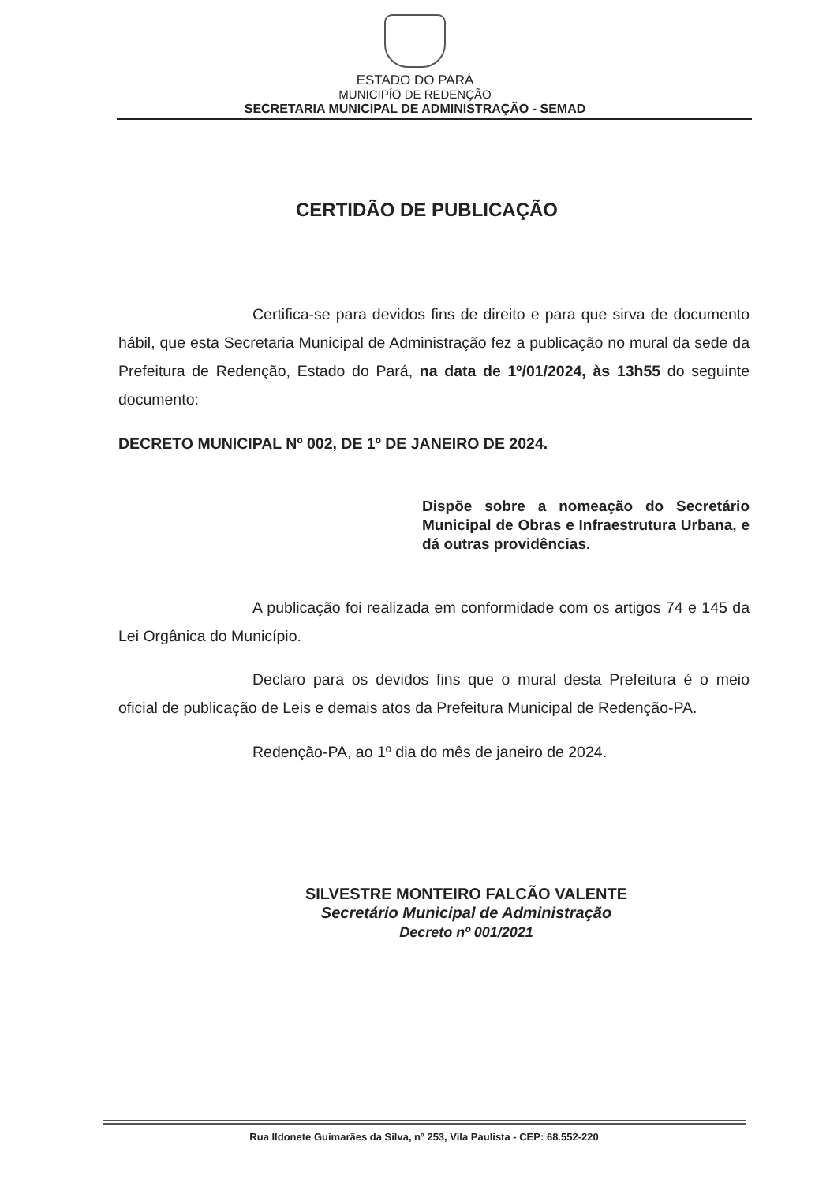ESTADO DO PARÁ
MUNICIPÍO DE REDENÇÃO
SECRETARIA MUNICIPAL DE ADMINISTRAÇÃO - SEMAD
CERTIDÃO DE PUBLICAÇÃO
Certifica-se para devidos fins de direito e para que sirva de documento hábil, que esta Secretaria Municipal de Administração fez a publicação no mural da sede da Prefeitura de Redenção, Estado do Pará, na data de 1º/01/2024, às 13h55 do seguinte documento:
DECRETO MUNICIPAL Nº 002, DE 1º DE JANEIRO DE 2024.
Dispõe sobre a nomeação do Secretário Municipal de Obras e Infraestrutura Urbana, e dá outras providências.
A publicação foi realizada em conformidade com os artigos 74 e 145 da Lei Orgânica do Município.
Declaro para os devidos fins que o mural desta Prefeitura é o meio oficial de publicação de Leis e demais atos da Prefeitura Municipal de Redenção-PA.
Redenção-PA, ao 1º dia do mês de janeiro de 2024.
SILVESTRE MONTEIRO FALCÃO VALENTE
Secretário Municipal de Administração
Decreto nº 001/2021
Rua Ildonete Guimarães da Silva, nº 253, Vila Paulista - CEP: 68.552-220